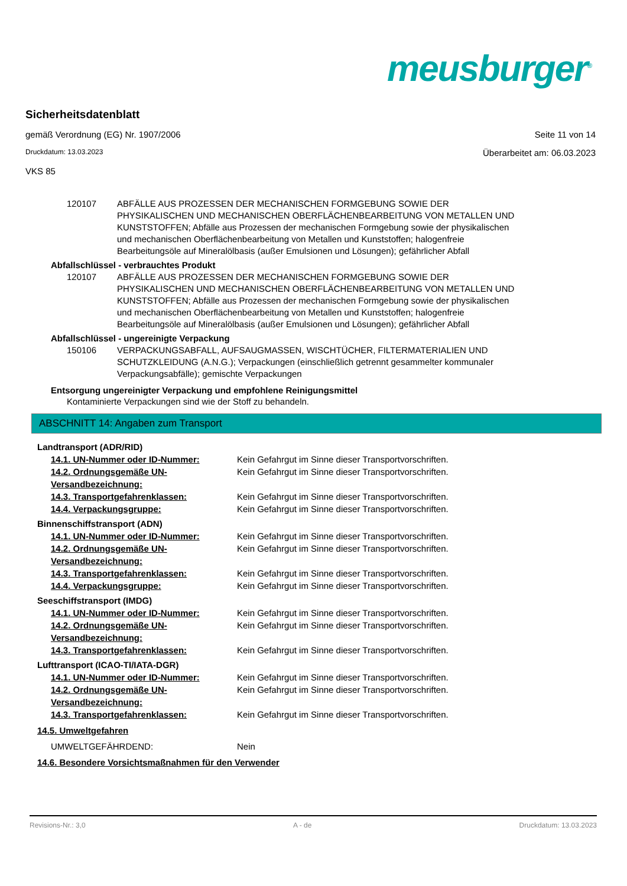meusburger<sup>®</sup>
Sicherheitsdatenblatt
gemäß Verordnung (EG) Nr. 1907/2006 Seite 11 von 14
Druckdatum: 13.03.2023 Überarbeitet am: 06.03.2023
VKS 85
120107 ABFÄLLE AUS PROZESSEN DER MECHANISCHEN FORMGEBUNG SOWIE DER PHYSIKALISCHEN UND MECHANISCHEN OBERFLÄCHENBEARBEITUNG VON METALLEN UND KUNSTSTOFFEN; Abfälle aus Prozessen der mechanischen Formgebung sowie der physikalischen und mechanischen Oberflächenbearbeitung von Metallen und Kunststoffen; halogenfreie Bearbeitungsöle auf Mineralölbasis (außer Emulsionen und Lösungen); gefährlicher Abfall
Abfallschlüssel - verbrauchtes Produkt
120107 ABFÄLLE AUS PROZESSEN DER MECHANISCHEN FORMGEBUNG SOWIE DER PHYSIKALISCHEN UND MECHANISCHEN OBERFLÄCHENBEARBEITUNG VON METALLEN UND KUNSTSTOFFEN; Abfälle aus Prozessen der mechanischen Formgebung sowie der physikalischen und mechanischen Oberflächenbearbeitung von Metallen und Kunststoffen; halogenfreie Bearbeitungsöle auf Mineralölbasis (außer Emulsionen und Lösungen); gefährlicher Abfall
Abfallschlüssel - ungereinigte Verpackung
150106 VERPACKUNGSABFALL, AUFSAUGMASSEN, WISCHTÜCHER, FILTERMATERIALIEN UND SCHUTZKLEIDUNG (A.N.G.); Verpackungen (einschließlich getrennt gesammelter kommunaler Verpackungsabfälle); gemischte Verpackungen
Entsorgung ungereinigter Verpackung und empfohlene Reinigungsmittel
Kontaminierte Verpackungen sind wie der Stoff zu behandeln.
ABSCHNITT 14: Angaben zum Transport
Landtransport (ADR/RID)
14.1. UN-Nummer oder ID-Nummer: Kein Gefahrgut im Sinne dieser Transportvorschriften.
14.2. Ordnungsgemäße UN-Versandbezeichnung: Kein Gefahrgut im Sinne dieser Transportvorschriften.
14.3. Transportgefahrenklassen: Kein Gefahrgut im Sinne dieser Transportvorschriften.
14.4. Verpackungsgruppe: Kein Gefahrgut im Sinne dieser Transportvorschriften.
Binnenschiffstransport (ADN)
14.1. UN-Nummer oder ID-Nummer: Kein Gefahrgut im Sinne dieser Transportvorschriften.
14.2. Ordnungsgemäße UN-Versandbezeichnung: Kein Gefahrgut im Sinne dieser Transportvorschriften.
14.3. Transportgefahrenklassen: Kein Gefahrgut im Sinne dieser Transportvorschriften.
14.4. Verpackungsgruppe: Kein Gefahrgut im Sinne dieser Transportvorschriften.
Seeschiffstransport (IMDG)
14.1. UN-Nummer oder ID-Nummer: Kein Gefahrgut im Sinne dieser Transportvorschriften.
14.2. Ordnungsgemäße UN-Versandbezeichnung: Kein Gefahrgut im Sinne dieser Transportvorschriften.
14.3. Transportgefahrenklassen: Kein Gefahrgut im Sinne dieser Transportvorschriften.
Lufttransport (ICAO-TI/IATA-DGR)
14.1. UN-Nummer oder ID-Nummer: Kein Gefahrgut im Sinne dieser Transportvorschriften.
14.2. Ordnungsgemäße UN-Versandbezeichnung: Kein Gefahrgut im Sinne dieser Transportvorschriften.
14.3. Transportgefahrenklassen: Kein Gefahrgut im Sinne dieser Transportvorschriften.
14.5. Umweltgefahren
UMWELTGEFÄHRDEND: Nein
14.6. Besondere Vorsichtsmaßnahmen für den Verwender
Revisions-Nr.: 3,0 A - de Druckdatum: 13.03.2023